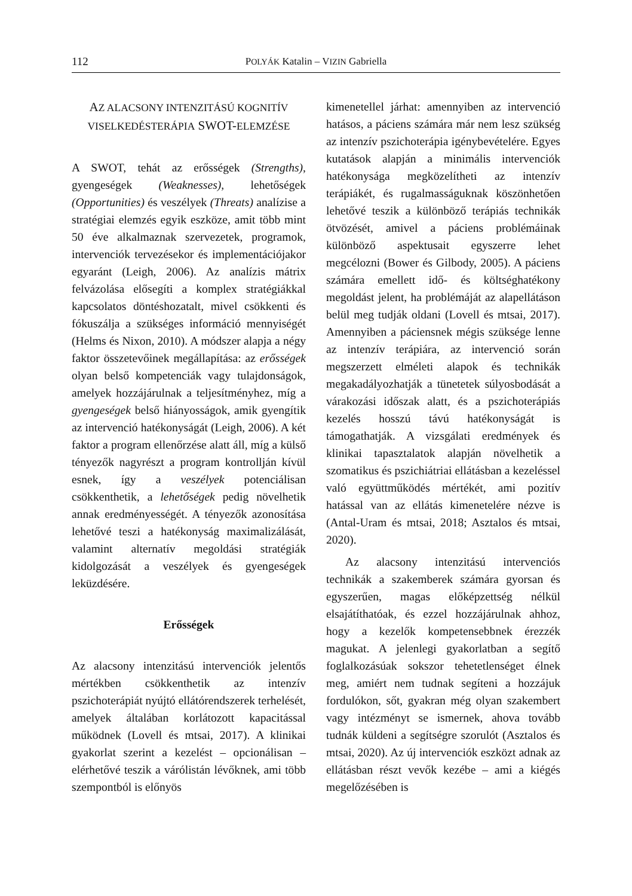112 POLYÁK Katalin – VIZIN Gabriella
AZ ALACSONY INTENZITÁSÚ KOGNITÍV VISELKEDÉSTERÁPIA SWOT-ELEMZÉSE
A SWOT, tehát az erősségek (Strengths), gyengeségek (Weaknesses), lehetőségek (Opportunities) és veszélyek (Threats) analízise a stratégiai elemzés egyik eszköze, amit több mint 50 éve alkalmaznak szervezetek, programok, intervenciók tervezésekor és implementációjakor egyaránt (Leigh, 2006). Az analízis mátrix felvázolása elősegíti a komplex stratégiákkal kapcsolatos döntéshozatalt, mivel csökkenti és fókuszálja a szükséges információ mennyiségét (Helms és Nixon, 2010). A módszer alapja a négy faktor összetevőinek megállapítása: az erősségek olyan belső kompetenciák vagy tulajdonságok, amelyek hozzájárulnak a teljesítményhez, míg a gyengeségek belső hiányosságok, amik gyengítik az intervenció hatékonyságát (Leigh, 2006). A két faktor a program ellenőrzése alatt áll, míg a külső tényezők nagyrészt a program kontrollján kívül esnek, így a veszélyek potenciálisan csökkenthetik, a lehetőségek pedig növelhetik annak eredményességét. A tényezők azonosítása lehetővé teszi a hatékonyság maximalizálását, valamint alternatív megoldási stratégiák kidolgozását a veszélyek és gyengeségek leküzdésére.
Erősségek
Az alacsony intenzitású intervenciók jelentős mértékben csökkenthetik az intenzív pszichoterápiát nyújtó ellátórendszerek terhelését, amelyek általában korlátozott kapacitással működnek (Lovell és mtsai, 2017). A klinikai gyakorlat szerint a kezelést – opcionálisan – elérhetővé teszik a várólistán lévőknek, ami több szempontból is előnyös
kimenetellel járhat: amennyiben az intervenció hatásos, a páciens számára már nem lesz szükség az intenzív pszichoterápia igénybevételére. Egyes kutatások alapján a minimális intervenciók hatékonysága megközelítheti az intenzív terápiákét, és rugalmasságuknak köszönhetően lehetővé teszik a különböző terápiás technikák ötvözését, amivel a páciens problémáinak különböző aspektusait egyszerre lehet megcélozni (Bower és Gilbody, 2005). A páciens számára emellett idő- és költséghatékony megoldást jelent, ha problémáját az alapellátáson belül meg tudják oldani (Lovell és mtsai, 2017). Amennyiben a páciensnek mégis szüksége lenne az intenzív terápiára, az intervenció során megszerzett elméleti alapok és technikák megakadályozhatják a tünetetek súlyosbodását a várakozási időszak alatt, és a pszichoterápiás kezelés hosszú távú hatékonyságát is támogathatják. A vizsgálati eredmények és klinikai tapasztalatok alapján növelhetik a szomatikus és pszichiátriai ellátásban a kezeléssel való együttműködés mértékét, ami pozitív hatással van az ellátás kimenetelére nézve is (Antal-Uram és mtsai, 2018; Asztalos és mtsai, 2020).
Az alacsony intenzitású intervenciós technikák a szakemberek számára gyorsan és egyszerűen, magas előképzettség nélkül elsajátíthatóak, és ezzel hozzájárulnak ahhoz, hogy a kezelők kompetensebbnek érezzék magukat. A jelenlegi gyakorlatban a segítő foglalkozásúak sokszor tehetetlenséget élnek meg, amiért nem tudnak segíteni a hozzájuk fordulókon, sőt, gyakran még olyan szakembert vagy intézményt se ismernek, ahova tovább tudnák küldeni a segítségre szorulót (Asztalos és mtsai, 2020). Az új intervenciók eszközt adnak az ellátásban részt vevők kezébe – ami a kiégés megelőzésében is